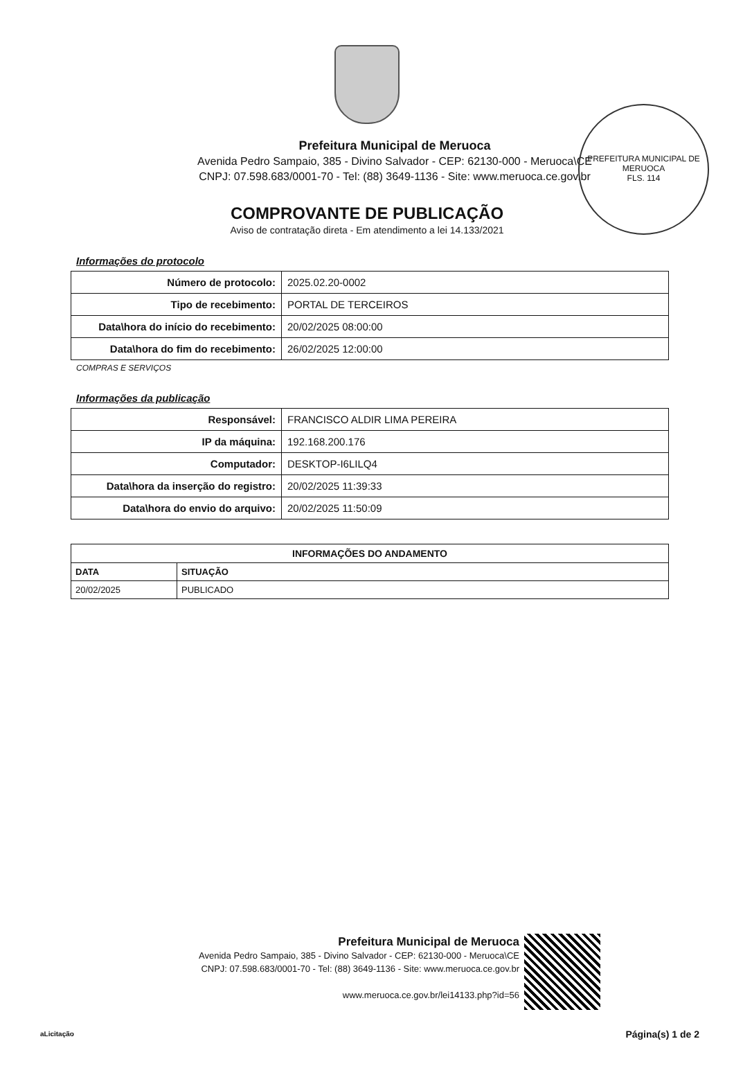PREFEITURA MUNICIPAL DE MERUOCA
FLS. 114
Prefeitura Municipal de Meruoca
Avenida Pedro Sampaio, 385 - Divino Salvador - CEP: 62130-000 - Meruoca\CE
CNPJ: 07.598.683/0001-70 - Tel: (88) 3649-1136 - Site: www.meruoca.ce.gov.br
COMPROVANTE DE PUBLICAÇÃO
Aviso de contratação direta - Em atendimento a lei 14.133/2021
Informações do protocolo
| Número de protocolo: | 2025.02.20-0002 |
| Tipo de recebimento: | PORTAL DE TERCEIROS |
| Data\hora do início do recebimento: | 20/02/2025 08:00:00 |
| Data\hora do fim do recebimento: | 26/02/2025 12:00:00 |
COMPRAS E SERVIÇOS
Informações da publicação
| Responsável: | FRANCISCO ALDIR LIMA PEREIRA |
| IP da máquina: | 192.168.200.176 |
| Computador: | DESKTOP-I6LILQ4 |
| Data\hora da inserção do registro: | 20/02/2025 11:39:33 |
| Data\hora do envio do arquivo: | 20/02/2025 11:50:09 |
| INFORMAÇÕES DO ANDAMENTO | |
| --- | --- |
| DATA | SITUAÇÃO |
| 20/02/2025 | PUBLICADO |
Prefeitura Municipal de Meruoca
Avenida Pedro Sampaio, 385 - Divino Salvador - CEP: 62130-000 - Meruoca\CE
CNPJ: 07.598.683/0001-70 - Tel: (88) 3649-1136 - Site: www.meruoca.ce.gov.br
www.meruoca.ce.gov.br/lei14133.php?id=56
aLicitação Página(s) 1 de 2